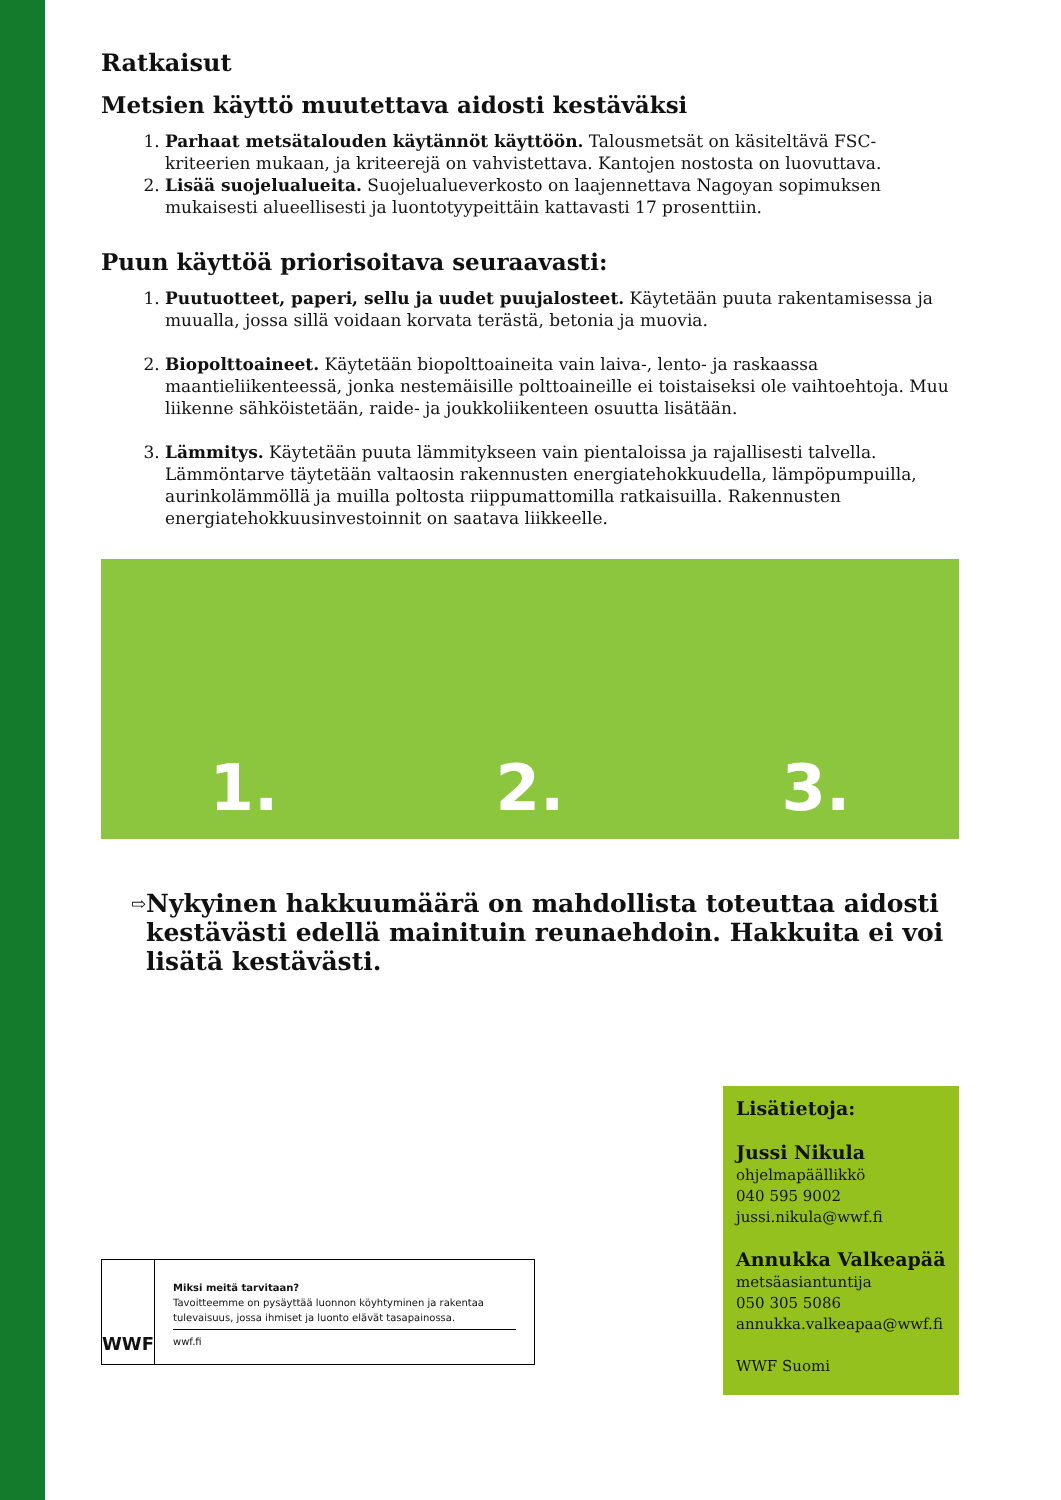Ratkaisut
Metsien käyttö muutettava aidosti kestäväksi
1. Parhaat metsätalouden käytännöt käyttöön. Talousmetsät on käsiteltävä FSC-kriteerien mukaan, ja kriteerejä on vahvistettava. Kantojen nostosta on luovuttava.
2. Lisää suojelualueita. Suojelualueverkosto on laajennettava Nagoyan sopimuksen mukaisesti alueellisesti ja luontotyypeittäin kattavasti 17 prosenttiin.
Puun käyttöä priorisoitava seuraavasti:
1. Puutuotteet, paperi, sellu ja uudet puujalosteet. Käytetään puuta rakentamisessa ja muualla, jossa sillä voidaan korvata terästä, betonia ja muovia.
2. Biopolttoaineet. Käytetään biopolttoaineita vain laiva-, lento- ja raskaassa maantieliikenteessä, jonka nestemäisille polttoaineille ei toistaiseksi ole vaihtoehtoja. Muu liikenne sähköistetään, raide- ja joukkoliikenteen osuutta lisätään.
3. Lämmitys. Käytetään puuta lämmitykseen vain pientaloissa ja rajallisesti talvella. Lämmöntarve täytetään valtaosin rakennusten energiatehokkuudella, lämpöpumpuilla, aurinkolämmöllä ja muilla poltosta riippumattomilla ratkaisuilla. Rakennusten energiatehokkuusinvestoinnit on saatava liikkeelle.
1. 2. 3.
⇨
Nykyinen hakkuumäärä on mahdollista toteuttaa aidosti kestävästi edellä mainituin reunaehdoin. Hakkuita ei voi lisätä kestävästi.
WWF
Miksi meitä tarvitaan?
Tavoitteemme on pysäyttää luonnon köyhtyminen ja rakentaa tulevaisuus, jossa ihmiset ja luonto elävät tasapainossa.
wwf.fi
Lisätietoja:
Jussi Nikula
ohjelmapäällikkö
040 595 9002
jussi.nikula@wwf.fi
Annukka Valkeapää
metsäasiantuntija
050 305 5086
annukka.valkeapaa@wwf.fi
WWF Suomi